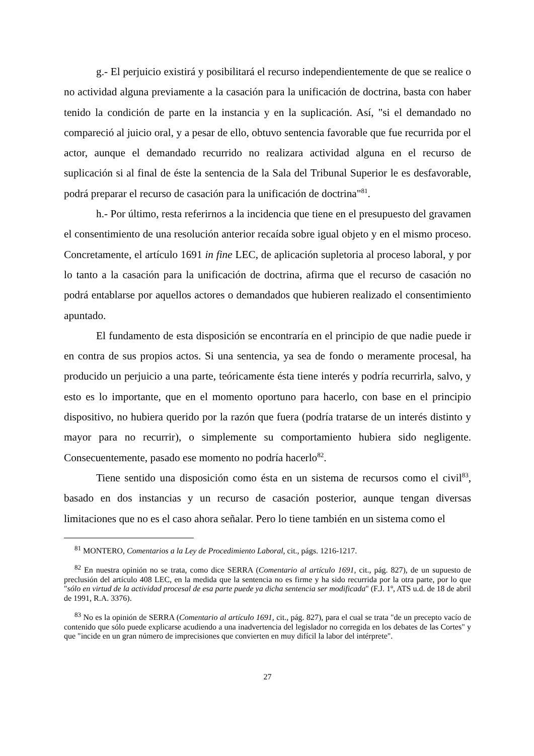g.- El perjuicio existirá y posibilitará el recurso independientemente de que se realice o no actividad alguna previamente a la casación para la unificación de doctrina, basta con haber tenido la condición de parte en la instancia y en la suplicación. Así, "si el demandado no compareció al juicio oral, y a pesar de ello, obtuvo sentencia favorable que fue recurrida por el actor, aunque el demandado recurrido no realizara actividad alguna en el recurso de suplicación si al final de éste la sentencia de la Sala del Tribunal Superior le es desfavorable, podrá preparar el recurso de casación para la unificación de doctrina"<sup>81</sup>.
h.- Por último, resta referirnos a la incidencia que tiene en el presupuesto del gravamen el consentimiento de una resolución anterior recaída sobre igual objeto y en el mismo proceso. Concretamente, el artículo 1691 in fine LEC, de aplicación supletoria al proceso laboral, y por lo tanto a la casación para la unificación de doctrina, afirma que el recurso de casación no podrá entablarse por aquellos actores o demandados que hubieren realizado el consentimiento apuntado.
El fundamento de esta disposición se encontraría en el principio de que nadie puede ir en contra de sus propios actos. Si una sentencia, ya sea de fondo o meramente procesal, ha producido un perjuicio a una parte, teóricamente ésta tiene interés y podría recurrirla, salvo, y esto es lo importante, que en el momento oportuno para hacerlo, con base en el principio dispositivo, no hubiera querido por la razón que fuera (podría tratarse de un interés distinto y mayor para no recurrir), o simplemente su comportamiento hubiera sido negligente. Consecuentemente, pasado ese momento no podría hacerlo<sup>82</sup>.
Tiene sentido una disposición como ésta en un sistema de recursos como el civil<sup>83</sup>, basado en dos instancias y un recurso de casación posterior, aunque tengan diversas limitaciones que no es el caso ahora señalar. Pero lo tiene también en un sistema como el
<sup>81</sup> MONTERO, Comentarios a la Ley de Procedimiento Laboral, cit., págs. 1216-1217.
<sup>82</sup> En nuestra opinión no se trata, como dice SERRA (Comentario al artículo 1691, cit., pág. 827), de un supuesto de preclusión del artículo 408 LEC, en la medida que la sentencia no es firme y ha sido recurrida por la otra parte, por lo que "sólo en virtud de la actividad procesal de esa parte puede ya dicha sentencia ser modificada" (F.J. 1º, ATS u.d. de 18 de abril de 1991, R.A. 3376).
<sup>83</sup> No es la opinión de SERRA (Comentario al artículo 1691, cit., pág. 827), para el cual se trata "de un precepto vacío de contenido que sólo puede explicarse acudiendo a una inadvertencia del legislador no corregida en los debates de las Cortes" y que "incide en un gran número de imprecisiones que convierten en muy difícil la labor del intérprete".
27